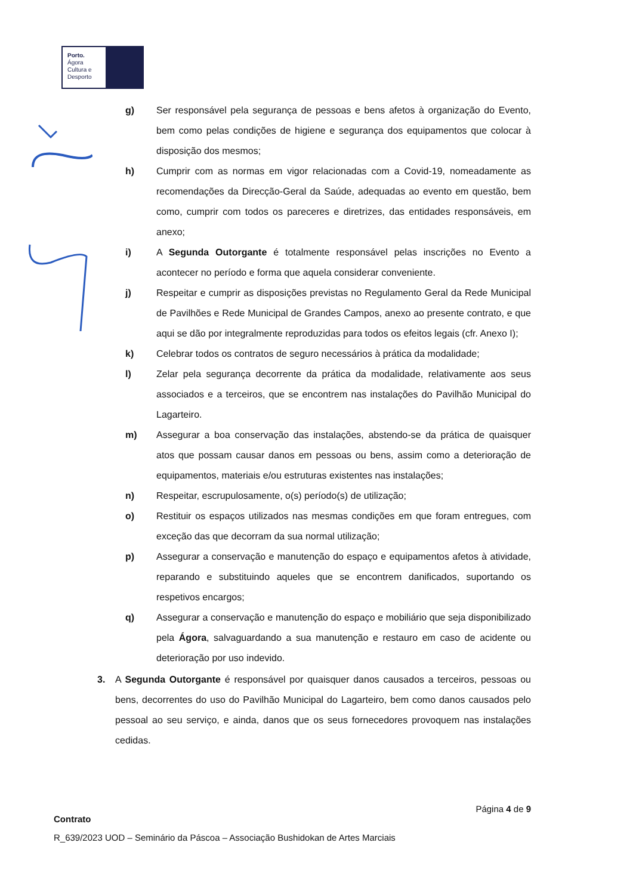Porto.
Ágora
Cultura e
Desporto
g) Ser responsável pela segurança de pessoas e bens afetos à organização do Evento, bem como pelas condições de higiene e segurança dos equipamentos que colocar à disposição dos mesmos;
h) Cumprir com as normas em vigor relacionadas com a Covid-19, nomeadamente as recomendações da Direcção-Geral da Saúde, adequadas ao evento em questão, bem como, cumprir com todos os pareceres e diretrizes, das entidades responsáveis, em anexo;
i) A Segunda Outorgante é totalmente responsável pelas inscrições no Evento a acontecer no período e forma que aquela considerar conveniente.
j) Respeitar e cumprir as disposições previstas no Regulamento Geral da Rede Municipal de Pavilhões e Rede Municipal de Grandes Campos, anexo ao presente contrato, e que aqui se dão por integralmente reproduzidas para todos os efeitos legais (cfr. Anexo I);
k) Celebrar todos os contratos de seguro necessários à prática da modalidade;
l) Zelar pela segurança decorrente da prática da modalidade, relativamente aos seus associados e a terceiros, que se encontrem nas instalações do Pavilhão Municipal do Lagarteiro.
m) Assegurar a boa conservação das instalações, abstendo-se da prática de quaisquer atos que possam causar danos em pessoas ou bens, assim como a deterioração de equipamentos, materiais e/ou estruturas existentes nas instalações;
n) Respeitar, escrupulosamente, o(s) período(s) de utilização;
o) Restituir os espaços utilizados nas mesmas condições em que foram entregues, com exceção das que decorram da sua normal utilização;
p) Assegurar a conservação e manutenção do espaço e equipamentos afetos à atividade, reparando e substituindo aqueles que se encontrem danificados, suportando os respetivos encargos;
q) Assegurar a conservação e manutenção do espaço e mobiliário que seja disponibilizado pela Ágora, salvaguardando a sua manutenção e restauro em caso de acidente ou deterioração por uso indevido.
3. A Segunda Outorgante é responsável por quaisquer danos causados a terceiros, pessoas ou bens, decorrentes do uso do Pavilhão Municipal do Lagarteiro, bem como danos causados pelo pessoal ao seu serviço, e ainda, danos que os seus fornecedores provoquem nas instalações cedidas.
Página 4 de 9
Contrato
R_639/2023 UOD – Seminário da Páscoa – Associação Bushidokan de Artes Marciais